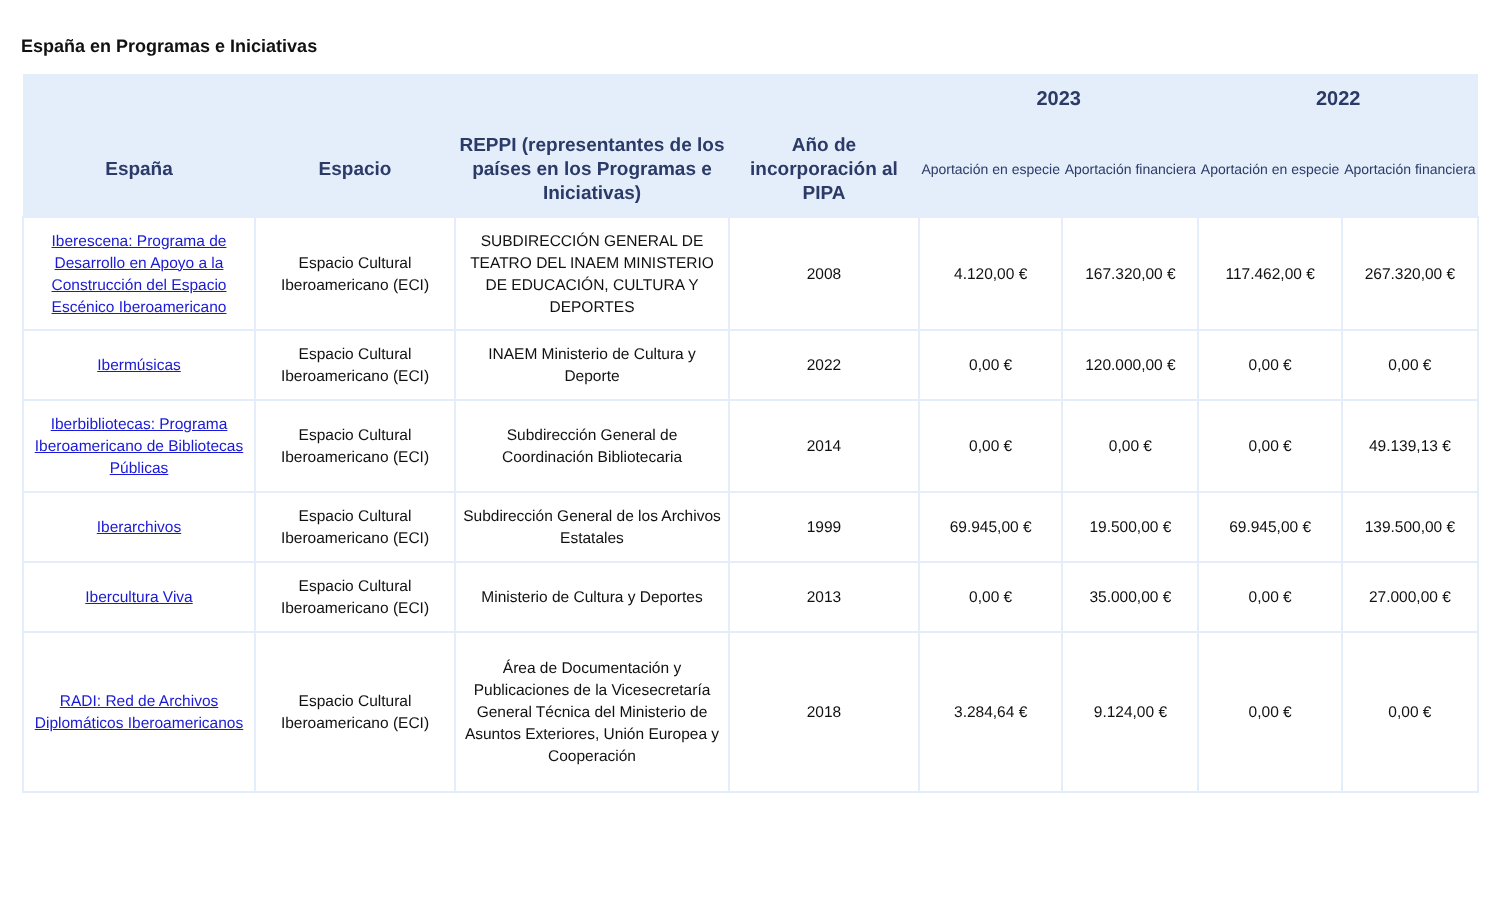España en Programas e Iniciativas
| | | | | 2023 | | 2022 | |
| --- | --- | --- | --- | --- | --- | --- | --- |
| España | Espacio | REPPI (representantes de los países en los Programas e Iniciativas) | Año de incorporación al PIPA | Aportación en especie | Aportación financiera | Aportación en especie | Aportación financiera |
| Iberescena: Programa de Desarrollo en Apoyo a la Construcción del Espacio Escénico Iberoamericano | Espacio Cultural Iberoamericano (ECI) | SUBDIRECCIÓN GENERAL DE TEATRO DEL INAEM MINISTERIO DE EDUCACIÓN, CULTURA Y DEPORTES | 2008 | 4.120,00 € | 167.320,00 € | 117.462,00 € | 267.320,00 € |
| Ibermúsicas | Espacio Cultural Iberoamericano (ECI) | INAEM Ministerio de Cultura y Deporte | 2022 | 0,00 € | 120.000,00 € | 0,00 € | 0,00 € |
| Iberbibliotecas: Programa Iberoamericano de Bibliotecas Públicas | Espacio Cultural Iberoamericano (ECI) | Subdirección General de Coordinación Bibliotecaria | 2014 | 0,00 € | 0,00 € | 0,00 € | 49.139,13 € |
| Iberarchivos | Espacio Cultural Iberoamericano (ECI) | Subdirección General de los Archivos Estatales | 1999 | 69.945,00 € | 19.500,00 € | 69.945,00 € | 139.500,00 € |
| Ibercultura Viva | Espacio Cultural Iberoamericano (ECI) | Ministerio de Cultura y Deportes | 2013 | 0,00 € | 35.000,00 € | 0,00 € | 27.000,00 € |
| RADI: Red de Archivos Diplomáticos Iberoamericanos | Espacio Cultural Iberoamericano (ECI) | Área de Documentación y Publicaciones de la Vicesecretaría General Técnica del Ministerio de Asuntos Exteriores, Unión Europea y Cooperación | 2018 | 3.284,64 € | 9.124,00 € | 0,00 € | 0,00 € |